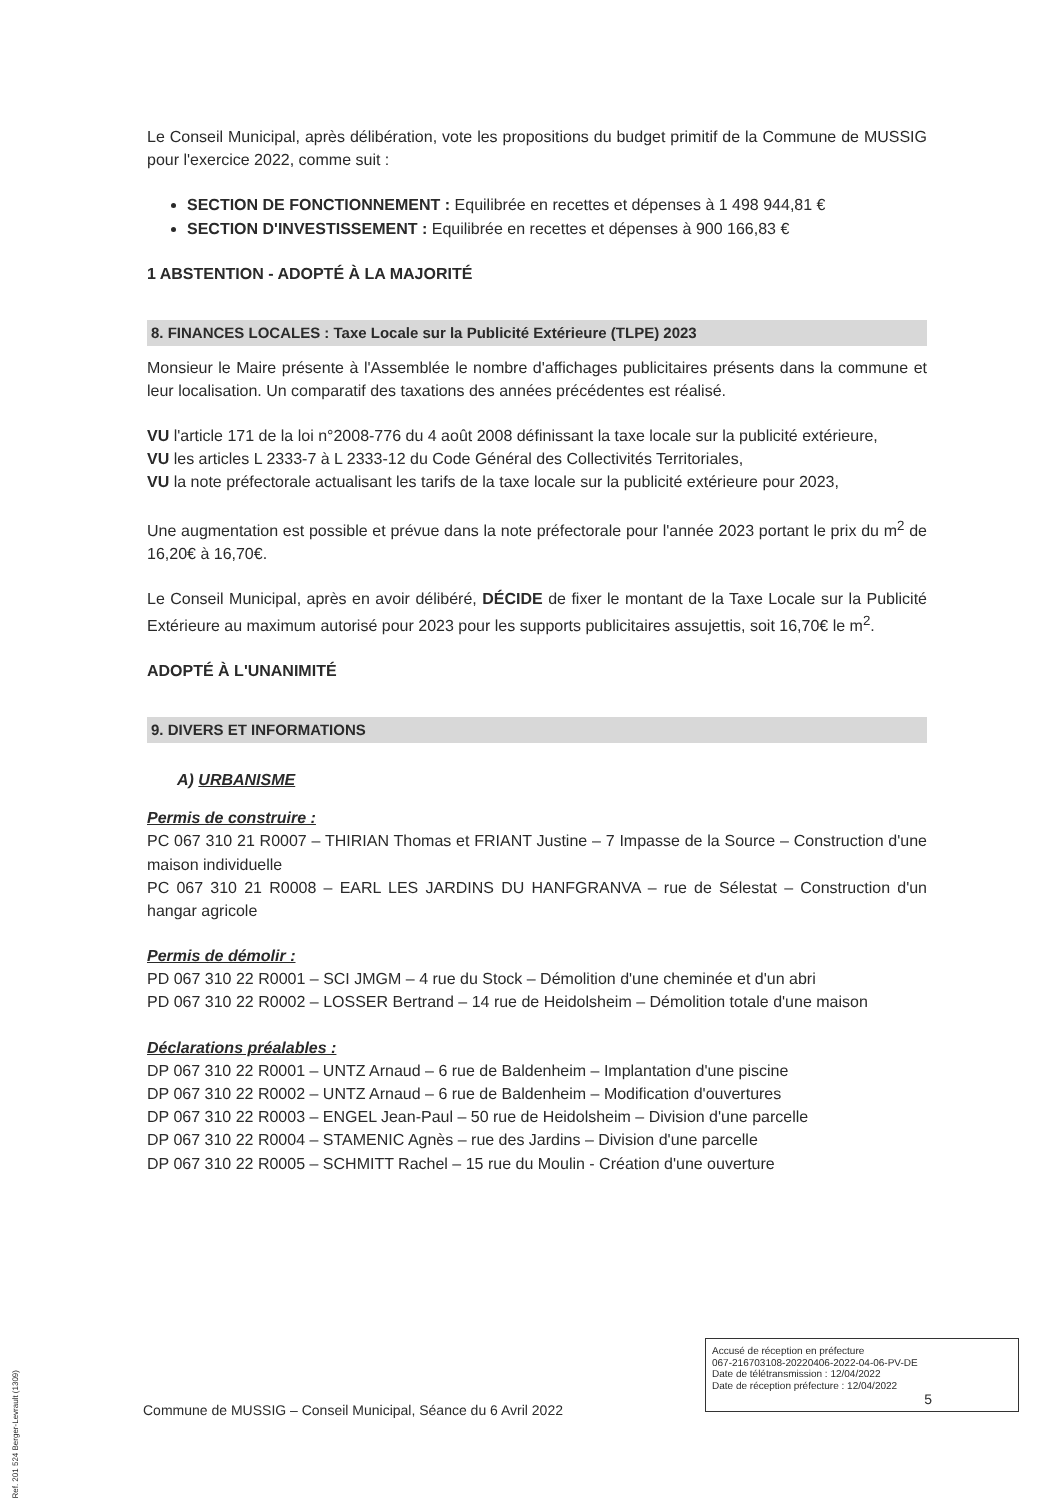Le Conseil Municipal, après délibération, vote les propositions du budget primitif de la Commune de MUSSIG pour l'exercice 2022, comme suit :
SECTION DE FONCTIONNEMENT : Equilibrée en recettes et dépenses à 1 498 944,81 €
SECTION D'INVESTISSEMENT : Equilibrée en recettes et dépenses à 900 166,83 €
1 ABSTENTION - ADOPTÉ À LA MAJORITÉ
8. FINANCES LOCALES : Taxe Locale sur la Publicité Extérieure (TLPE) 2023
Monsieur le Maire présente à l'Assemblée le nombre d'affichages publicitaires présents dans la commune et leur localisation. Un comparatif des taxations des années précédentes est réalisé.
VU l'article 171 de la loi n°2008-776 du 4 août 2008 définissant la taxe locale sur la publicité extérieure,
VU les articles L 2333-7 à L 2333-12 du Code Général des Collectivités Territoriales,
VU la note préfectorale actualisant les tarifs de la taxe locale sur la publicité extérieure pour 2023,
Une augmentation est possible et prévue dans la note préfectorale pour l'année 2023 portant le prix du m<sup>2</sup> de 16,20€ à 16,70€.
Le Conseil Municipal, après en avoir délibéré, DÉCIDE de fixer le montant de la Taxe Locale sur la Publicité Extérieure au maximum autorisé pour 2023 pour les supports publicitaires assujettis, soit 16,70€ le m<sup>2</sup>.
ADOPTÉ À L'UNANIMITÉ
9. DIVERS ET INFORMATIONS
A) URBANISME
Permis de construire :
PC 067 310 21 R0007 – THIRIAN Thomas et FRIANT Justine – 7 Impasse de la Source – Construction d'une maison individuelle
PC 067 310 21 R0008 – EARL LES JARDINS DU HANFGRANVA – rue de Sélestat – Construction d'un hangar agricole
Permis de démolir :
PD 067 310 22 R0001 – SCI JMGM – 4 rue du Stock – Démolition d'une cheminée et d'un abri
PD 067 310 22 R0002 – LOSSER Bertrand – 14 rue de Heidolsheim – Démolition totale d'une maison
Déclarations préalables :
DP 067 310 22 R0001 – UNTZ Arnaud – 6 rue de Baldenheim – Implantation d'une piscine
DP 067 310 22 R0002 – UNTZ Arnaud – 6 rue de Baldenheim – Modification d'ouvertures
DP 067 310 22 R0003 – ENGEL Jean-Paul – 50 rue de Heidolsheim – Division d'une parcelle
DP 067 310 22 R0004 – STAMENIC Agnès – rue des Jardins – Division d'une parcelle
DP 067 310 22 R0005 – SCHMITT Rachel – 15 rue du Moulin - Création d'une ouverture
Accusé de réception en préfecture
067-216703108-20220406-2022-04-06-PV-DE
Date de télétransmission : 12/04/2022
Date de réception préfecture : 12/04/2022
5
Commune de MUSSIG – Conseil Municipal, Séance du 6 Avril 2022
Ref. 201 524 Berger-Levrault (1309)